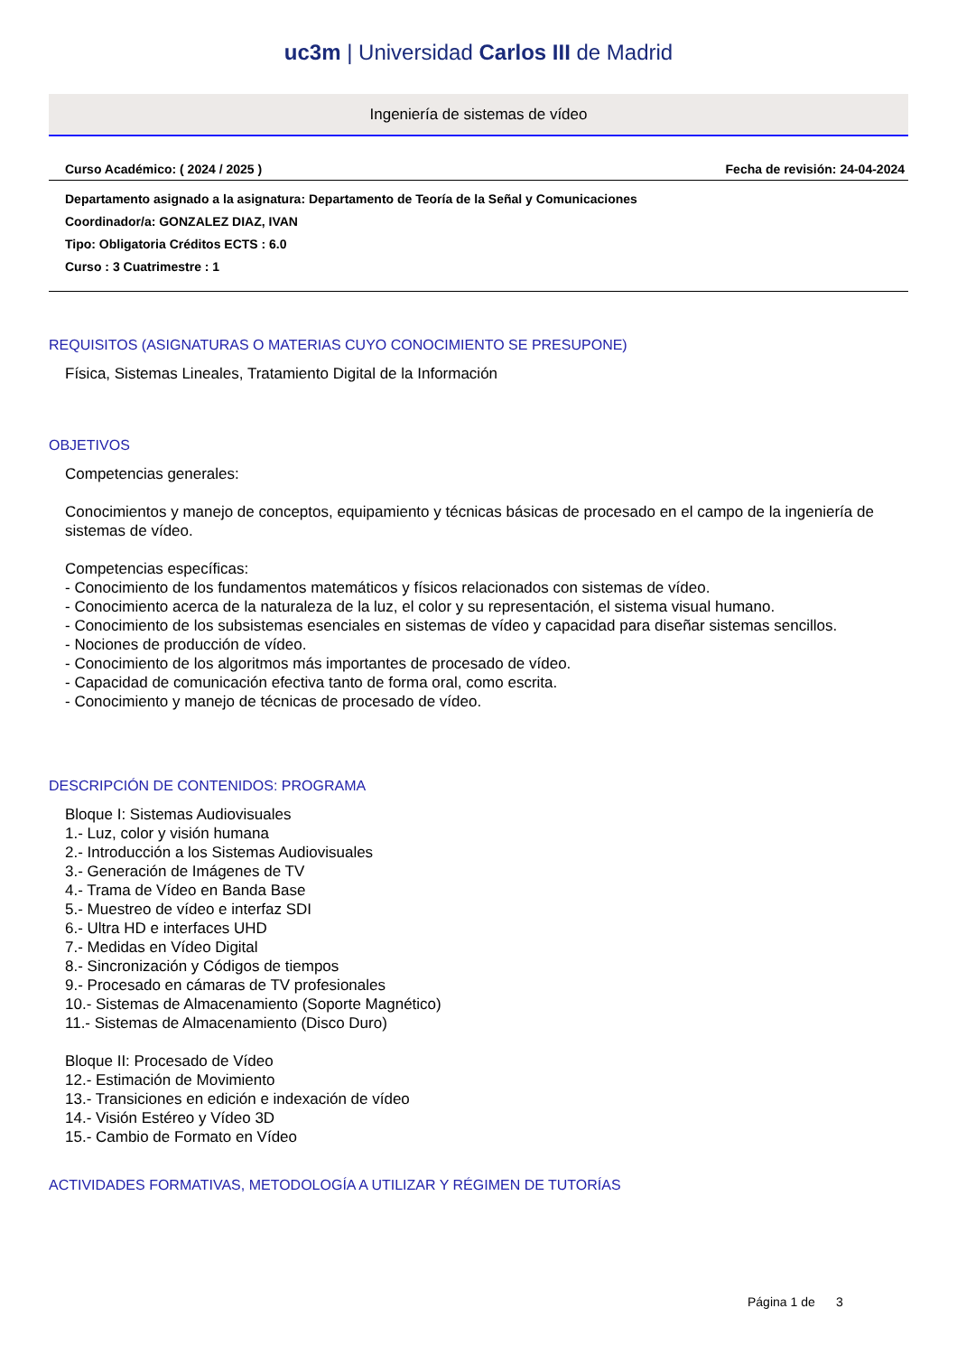uc3m | Universidad Carlos III de Madrid
Ingeniería de sistemas de vídeo
Curso Académico: ( 2024 / 2025 ) Fecha de revisión: 24-04-2024
Departamento asignado a la asignatura: Departamento de Teoría de la Señal y Comunicaciones
Coordinador/a: GONZALEZ DIAZ, IVAN
Tipo: Obligatoria Créditos ECTS : 6.0
Curso : 3 Cuatrimestre : 1
REQUISITOS (ASIGNATURAS O MATERIAS CUYO CONOCIMIENTO SE PRESUPONE)
Física, Sistemas Lineales, Tratamiento Digital de la Información
OBJETIVOS
Competencias generales:
Conocimientos y manejo de conceptos, equipamiento y técnicas básicas de procesado en el campo de la ingeniería de sistemas de vídeo.
Competencias específicas:
- Conocimiento de los fundamentos matemáticos y físicos relacionados con sistemas de vídeo.
- Conocimiento acerca de la naturaleza de la luz, el color y su representación, el sistema visual humano.
- Conocimiento de los subsistemas esenciales en sistemas de vídeo y capacidad para diseñar sistemas sencillos.
- Nociones de producción de vídeo.
- Conocimiento de los algoritmos más importantes de procesado de vídeo.
- Capacidad de comunicación efectiva tanto de forma oral, como escrita.
- Conocimiento y manejo de técnicas de procesado de vídeo.
DESCRIPCIÓN DE CONTENIDOS: PROGRAMA
Bloque I: Sistemas Audiovisuales
1.- Luz, color y visión humana
2.- Introducción a los Sistemas Audiovisuales
3.- Generación de Imágenes de TV
4.- Trama de Vídeo en Banda Base
5.- Muestreo de vídeo e interfaz SDI
6.- Ultra HD e interfaces UHD
7.- Medidas en Vídeo Digital
8.- Sincronización y Códigos de tiempos
9.- Procesado en cámaras de TV profesionales
10.- Sistemas de Almacenamiento (Soporte Magnético)
11.- Sistemas de Almacenamiento (Disco Duro)
Bloque II: Procesado de Vídeo
12.- Estimación de Movimiento
13.- Transiciones en edición e indexación de vídeo
14.- Visión Estéreo y Vídeo 3D
15.- Cambio de Formato en Vídeo
ACTIVIDADES FORMATIVAS, METODOLOGÍA A UTILIZAR Y RÉGIMEN DE TUTORÍAS
Página 1 de 3